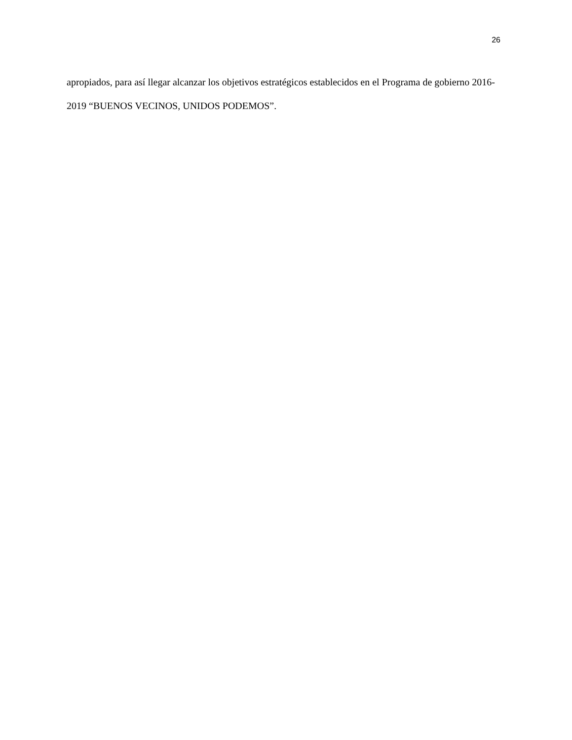26
apropiados, para así llegar alcanzar los objetivos estratégicos establecidos en el Programa de gobierno 2016-2019 “BUENOS VECINOS, UNIDOS PODEMOS”.